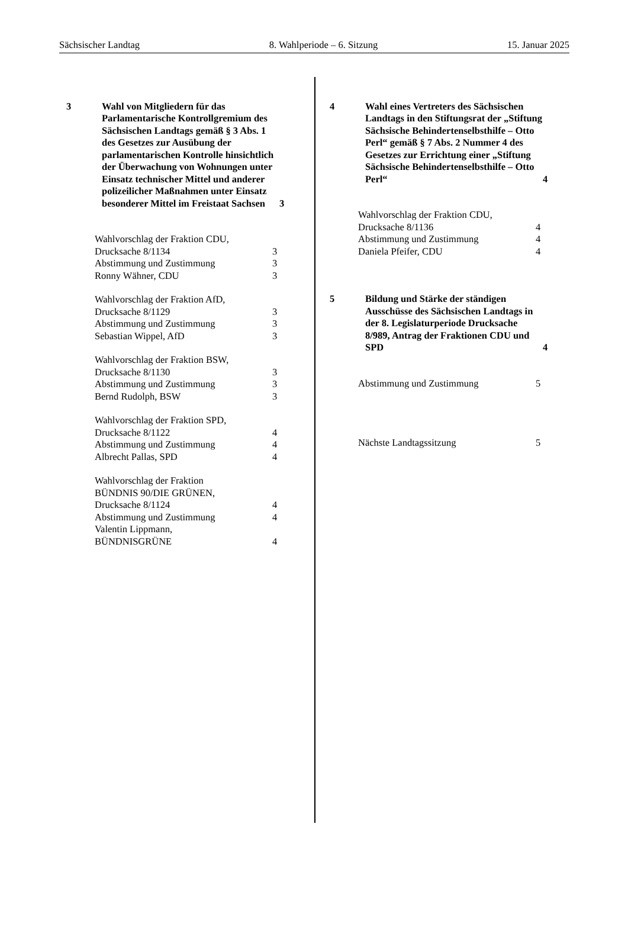Sächsischer Landtag 8. Wahlperiode – 6. Sitzung 15. Januar 2025
3 Wahl von Mitgliedern für das Parlamentarische Kontrollgremium des Sächsischen Landtags gemäß § 3 Abs. 1 des Gesetzes zur Ausübung der parlamentarischen Kontrolle hinsichtlich der Überwachung von Wohnungen unter Einsatz technischer Mittel und anderer polizeilicher Maßnahmen unter Einsatz besonderer Mittel im Freistaat Sachsen
3
Wahlvorschlag der Fraktion CDU,
Drucksache 8/1134
3
Abstimmung und Zustimmung 3
Ronny Wähner, CDU 3
Wahlvorschlag der Fraktion AfD,
Drucksache 8/1129
3
Abstimmung und Zustimmung 3
Sebastian Wippel, AfD 3
Wahlvorschlag der Fraktion BSW,
Drucksache 8/1130
3
Abstimmung und Zustimmung 3
Bernd Rudolph, BSW 3
Wahlvorschlag der Fraktion SPD,
Drucksache 8/1122
4
Abstimmung und Zustimmung 4
Albrecht Pallas, SPD 4
Wahlvorschlag der Fraktion
BÜNDNIS 90/DIE GRÜNEN,
Drucksache 8/1124
4
Abstimmung und Zustimmung 4
Valentin Lippmann,
BÜNDNISGRÜNE
4
4 Wahl eines Vertreters des Sächsischen Landtags in den Stiftungsrat der „Stiftung Sächsische Behindertenselbsthilfe – Otto Perl“ gemäß § 7 Abs. 2 Nummer 4 des Gesetzes zur Errichtung einer „Stiftung Sächsische Behindertenselbsthilfe – Otto Perl“
4
Wahlvorschlag der Fraktion CDU,
Drucksache 8/1136
4
Abstimmung und Zustimmung 4
Daniela Pfeifer, CDU 4
5 Bildung und Stärke der ständigen Ausschüsse des Sächsischen Landtags in der 8. Legislaturperiode Drucksache 8/989, Antrag der Fraktionen CDU und SPD
4
Abstimmung und Zustimmung 5
Nächste Landtagssitzung 5